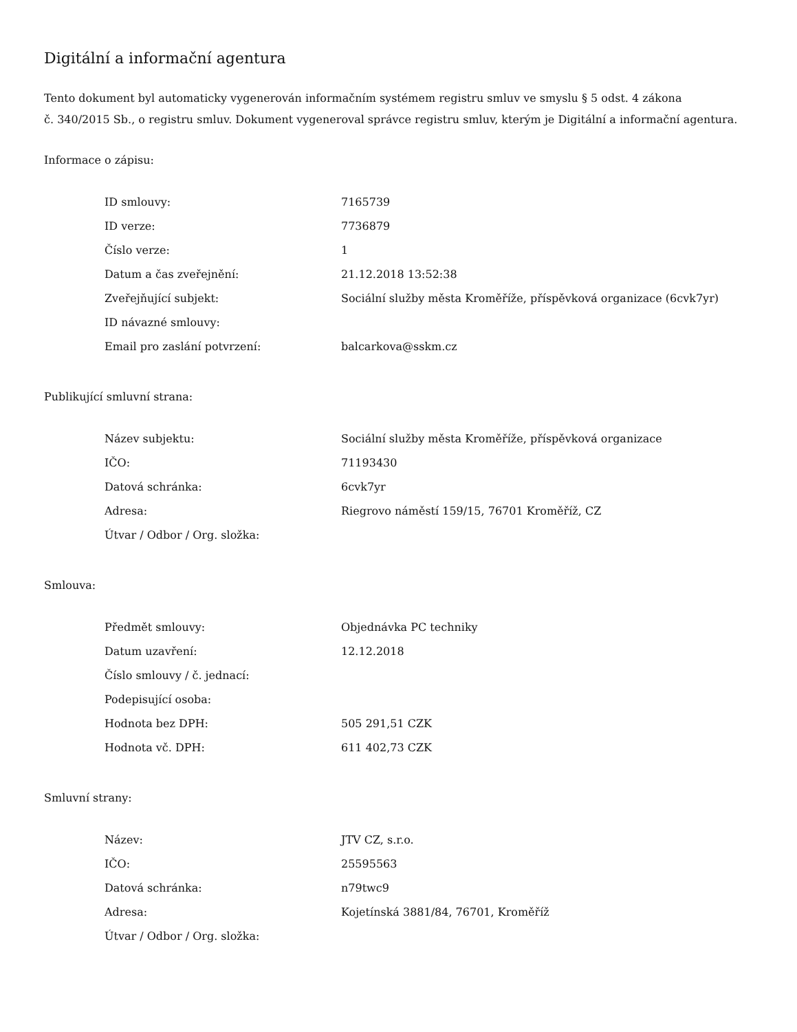Digitální a informační agentura
Tento dokument byl automaticky vygenerován informačním systémem registru smluv ve smyslu § 5 odst. 4 zákona
č. 340/2015 Sb., o registru smluv. Dokument vygeneroval správce registru smluv, kterým je Digitální a informační agentura.
Informace o zápisu:
| ID smlouvy: | 7165739 |
| ID verze: | 7736879 |
| Číslo verze: | 1 |
| Datum a čas zveřejnění: | 21.12.2018 13:52:38 |
| Zveřejňující subjekt: | Sociální služby města Kroměříže, příspěvková organizace (6cvk7yr) |
| ID návazné smlouvy: | |
| Email pro zaslání potvrzení: | balcarkova@sskm.cz |
Publikující smluvní strana:
| Název subjektu: | Sociální služby města Kroměříže, příspěvková organizace |
| IČO: | 71193430 |
| Datová schránka: | 6cvk7yr |
| Adresa: | Riegrovo náměstí 159/15, 76701 Kroměříž, CZ |
| Útvar / Odbor / Org. složka: | |
Smlouva:
| Předmět smlouvy: | Objednávka PC techniky |
| Datum uzavření: | 12.12.2018 |
| Číslo smlouvy / č. jednací: | |
| Podepisující osoba: | |
| Hodnota bez DPH: | 505 291,51 CZK |
| Hodnota vč. DPH: | 611 402,73 CZK |
Smluvní strany:
| Název: | JTV CZ, s.r.o. |
| IČO: | 25595563 |
| Datová schránka: | n79twc9 |
| Adresa: | Kojetínská 3881/84, 76701, Kroměříž |
| Útvar / Odbor / Org. složka: | |